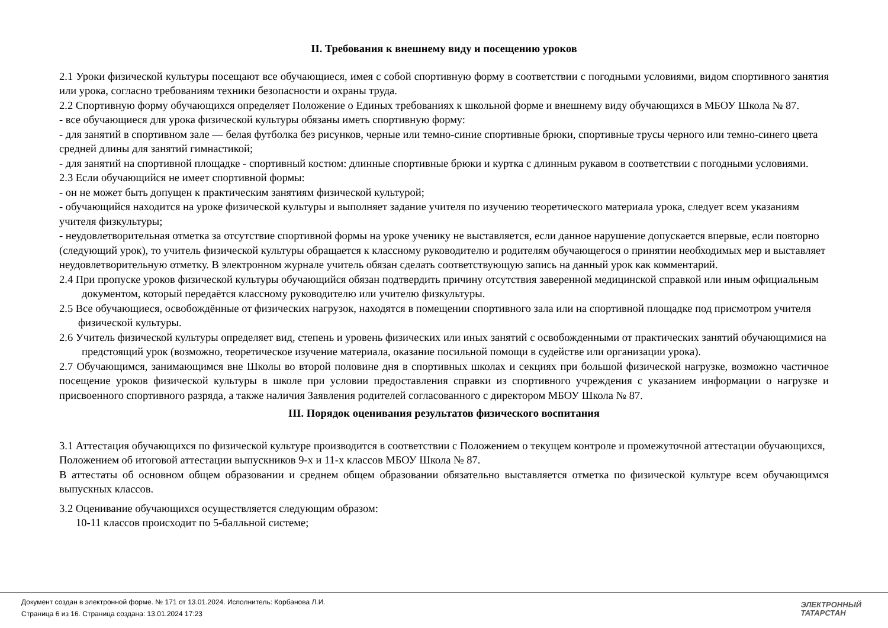II. Требования к внешнему виду и посещению уроков
2.1 Уроки физической культуры посещают все обучающиеся, имея с собой спортивную форму в соответствии с погодными условиями, видом спортивного занятия или урока, согласно требованиям техники безопасности и охраны труда.
2.2 Спортивную форму обучающихся определяет Положение о Единых требованиях к школьной форме и внешнему виду обучающихся в МБОУ Школа № 87.
- все обучающиеся для урока физической культуры обязаны иметь спортивную форму:
- для занятий в спортивном зале — белая футболка без рисунков, черные или темно-синие спортивные брюки, спортивные трусы черного или темно-синего цвета средней длины для занятий гимнастикой;
- для занятий на спортивной площадке - спортивный костюм: длинные спортивные брюки и куртка с длинным рукавом в соответствии с погодными условиями.
2.3 Если обучающийся не имеет спортивной формы:
- он не может быть допущен к практическим занятиям физической культурой;
- обучающийся находится на уроке физической культуры и выполняет задание учителя по изучению теоретического материала урока, следует всем указаниям учителя физкультуры;
- неудовлетворительная отметка за отсутствие спортивной формы на уроке ученику не выставляется, если данное нарушение допускается впервые, если повторно (следующий урок), то учитель физической культуры обращается к классному руководителю и родителям обучающегося о принятии необходимых мер и выставляет неудовлетворительную отметку. В электронном журнале учитель обязан сделать соответствующую запись на данный урок как комментарий.
2.4 При пропуске уроков физической культуры обучающийся обязан подтвердить причину отсутствия заверенной медицинской справкой или иным официальным документом, который передаётся классному руководителю или учителю физкультуры.
2.5 Все обучающиеся, освобождённые от физических нагрузок, находятся в помещении спортивного зала или на спортивной площадке под присмотром учителя физической культуры.
2.6 Учитель физической культуры определяет вид, степень и уровень физических или иных занятий с освобожденными от практических занятий обучающимися на предстоящий урок (возможно, теоретическое изучение материала, оказание посильной помощи в судействе или организации урока).
2.7 Обучающимся, занимающимся вне Школы во второй половине дня в спортивных школах и секциях при большой физической нагрузке, возможно частичное посещение уроков физической культуры в школе при условии предоставления справки из спортивного учреждения с указанием информации о нагрузке и присвоенного спортивного разряда, а также наличия Заявления родителей согласованного с директором МБОУ Школа № 87.
III. Порядок оценивания результатов физического воспитания
3.1 Аттестация обучающихся по физической культуре производится в соответствии с Положением о текущем контроле и промежуточной аттестации обучающихся, Положением об итоговой аттестации выпускников 9-х и 11-х классов МБОУ Школа № 87.
В аттестаты об основном общем образовании и среднем общем образовании обязательно выставляется отметка по физической культуре всем обучающимся выпускных классов.
3.2 Оценивание обучающихся осуществляется следующим образом:
10-11 классов происходит по 5-балльной системе;
Документ создан в электронной форме. № 171 от 13.01.2024. Исполнитель: Корбанова Л.И.
Страница 6 из 16. Страница создана: 13.01.2024 17:23
ЭЛЕКТРОННЫЙ
ТАТАРСТАН